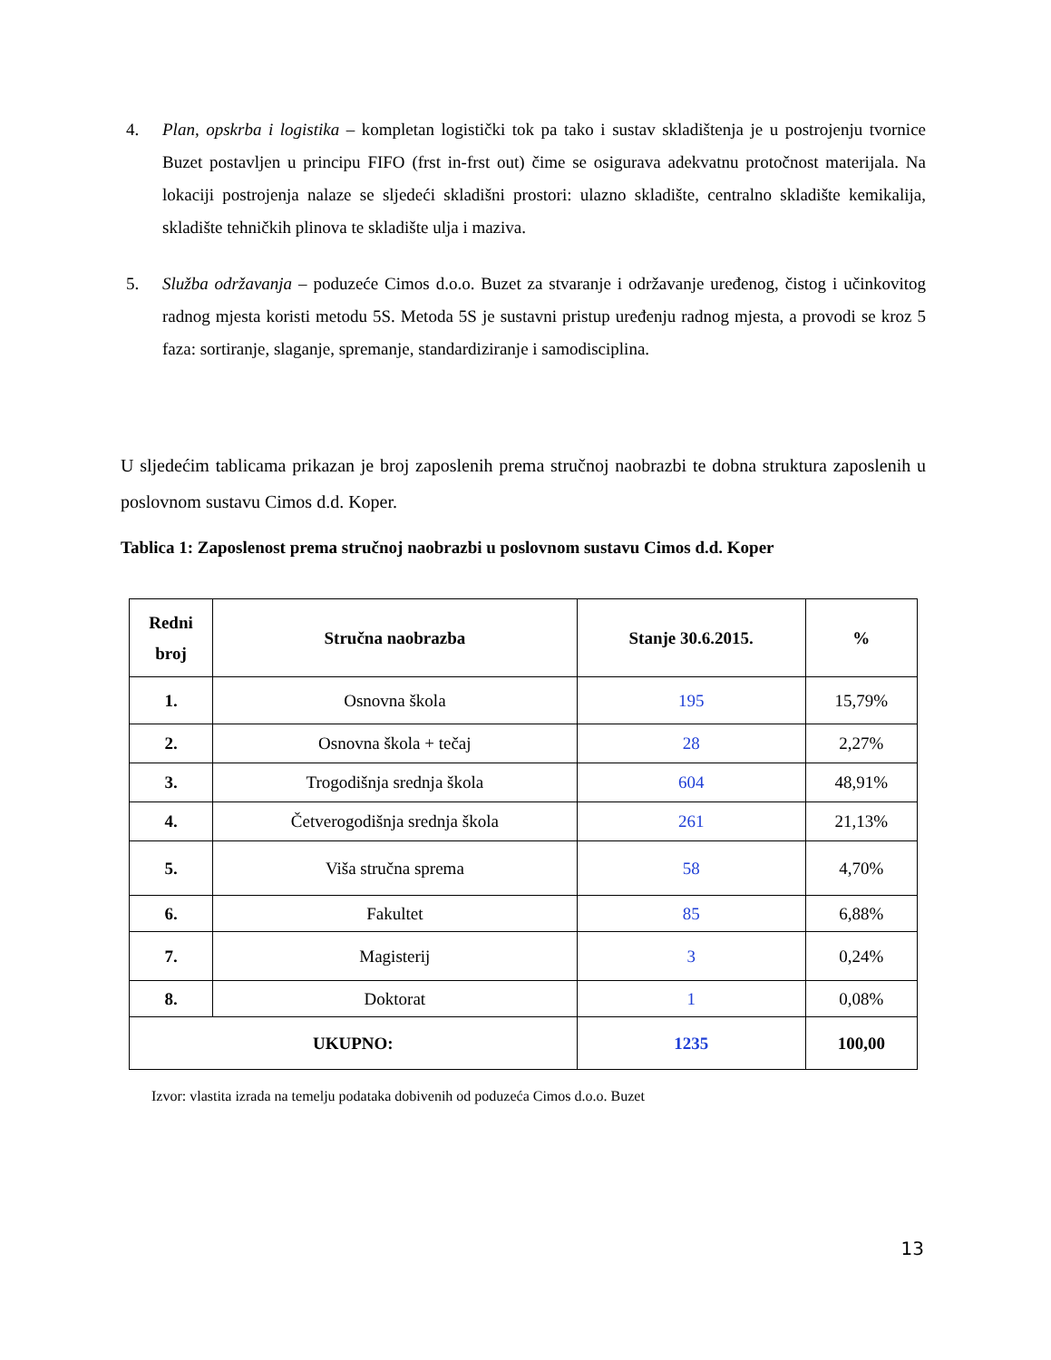4. Plan, opskrba i logistika – kompletan logistički tok pa tako i sustav skladištenja je u postrojenju tvornice Buzet postavljen u principu FIFO (frst in-frst out) čime se osigurava adekvatnu protočnost materijala. Na lokaciji postrojenja nalaze se sljedeći skladišni prostori: ulazno skladište, centralno skladište kemikalija, skladište tehničkih plinova te skladište ulja i maziva.
5. Služba održavanja – poduzeće Cimos d.o.o. Buzet za stvaranje i održavanje uređenog, čistog i učinkovitog radnog mjesta koristi metodu 5S. Metoda 5S je sustavni pristup uređenju radnog mjesta, a provodi se kroz 5 faza: sortiranje, slaganje, spremanje, standardiziranje i samodisciplina.
U sljedećim tablicama prikazan je broj zaposlenih prema stručnoj naobrazbi te dobna struktura zaposlenih u poslovnom sustavu Cimos d.d. Koper.
Tablica 1: Zaposlenost prema stručnoj naobrazbi u poslovnom sustavu Cimos d.d. Koper
| Redni broj | Stručna naobrazba | Stanje 30.6.2015. | % |
| --- | --- | --- | --- |
| 1. | Osnovna škola | 195 | 15,79% |
| 2. | Osnovna škola + tečaj | 28 | 2,27% |
| 3. | Trogodišnja srednja škola | 604 | 48,91% |
| 4. | Četverogodišnja srednja škola | 261 | 21,13% |
| 5. | Viša stručna sprema | 58 | 4,70% |
| 6. | Fakultet | 85 | 6,88% |
| 7. | Magisterij | 3 | 0,24% |
| 8. | Doktorat | 1 | 0,08% |
| UKUPNO: | | 1235 | 100,00 |
Izvor: vlastita izrada na temelju podataka dobivenih od poduzeća Cimos d.o.o. Buzet
13